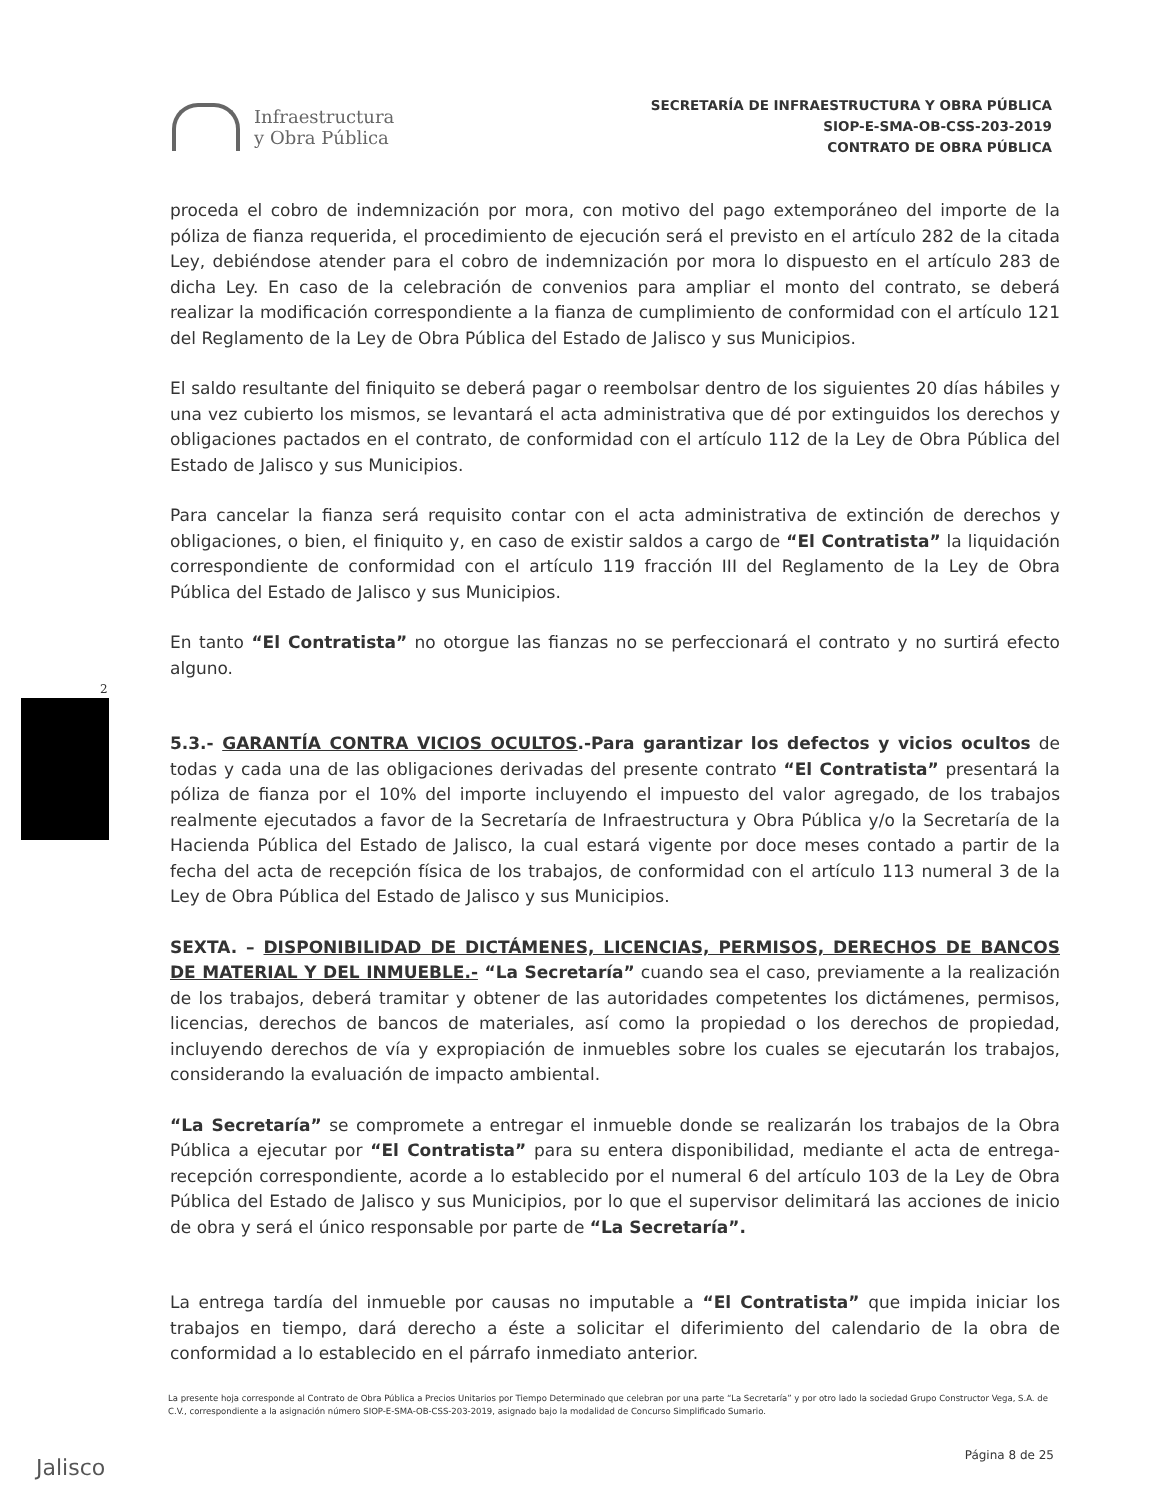Infraestructura
y Obra Pública
SECRETARÍA DE INFRAESTRUCTURA Y OBRA PÚBLICA
SIOP-E-SMA-OB-CSS-203-2019
CONTRATO DE OBRA PÚBLICA
proceda el cobro de indemnización por mora, con motivo del pago extemporáneo del importe de la póliza de fianza requerida, el procedimiento de ejecución será el previsto en el artículo 282 de la citada Ley, debiéndose atender para el cobro de indemnización por mora lo dispuesto en el artículo 283 de dicha Ley. En caso de la celebración de convenios para ampliar el monto del contrato, se deberá realizar la modificación correspondiente a la fianza de cumplimiento de conformidad con el artículo 121 del Reglamento de la Ley de Obra Pública del Estado de Jalisco y sus Municipios.
El saldo resultante del finiquito se deberá pagar o reembolsar dentro de los siguientes 20 días hábiles y una vez cubierto los mismos, se levantará el acta administrativa que dé por extinguidos los derechos y obligaciones pactados en el contrato, de conformidad con el artículo 112 de la Ley de Obra Pública del Estado de Jalisco y sus Municipios.
Para cancelar la fianza será requisito contar con el acta administrativa de extinción de derechos y obligaciones, o bien, el finiquito y, en caso de existir saldos a cargo de “El Contratista” la liquidación correspondiente de conformidad con el artículo 119 fracción III del Reglamento de la Ley de Obra Pública del Estado de Jalisco y sus Municipios.
En tanto “El Contratista” no otorgue las fianzas no se perfeccionará el contrato y no surtirá efecto alguno.
5.3.- GARANTÍA CONTRA VICIOS OCULTOS.-Para garantizar los defectos y vicios ocultos de todas y cada una de las obligaciones derivadas del presente contrato “El Contratista” presentará la póliza de fianza por el 10% del importe incluyendo el impuesto del valor agregado, de los trabajos realmente ejecutados a favor de la Secretaría de Infraestructura y Obra Pública y/o la Secretaría de la Hacienda Pública del Estado de Jalisco, la cual estará vigente por doce meses contado a partir de la fecha del acta de recepción física de los trabajos, de conformidad con el artículo 113 numeral 3 de la Ley de Obra Pública del Estado de Jalisco y sus Municipios.
SEXTA. – DISPONIBILIDAD DE DICTÁMENES, LICENCIAS, PERMISOS, DERECHOS DE BANCOS DE MATERIAL Y DEL INMUEBLE.- “La Secretaría” cuando sea el caso, previamente a la realización de los trabajos, deberá tramitar y obtener de las autoridades competentes los dictámenes, permisos, licencias, derechos de bancos de materiales, así como la propiedad o los derechos de propiedad, incluyendo derechos de vía y expropiación de inmuebles sobre los cuales se ejecutarán los trabajos, considerando la evaluación de impacto ambiental.
“La Secretaría” se compromete a entregar el inmueble donde se realizarán los trabajos de la Obra Pública a ejecutar por “El Contratista” para su entera disponibilidad, mediante el acta de entrega-recepción correspondiente, acorde a lo establecido por el numeral 6 del artículo 103 de la Ley de Obra Pública del Estado de Jalisco y sus Municipios, por lo que el supervisor delimitará las acciones de inicio de obra y será el único responsable por parte de “La Secretaría”.
La entrega tardía del inmueble por causas no imputable a “El Contratista” que impida iniciar los trabajos en tiempo, dará derecho a éste a solicitar el diferimiento del calendario de la obra de conformidad a lo establecido en el párrafo inmediato anterior.
2
La presente hoja corresponde al Contrato de Obra Pública a Precios Unitarios por Tiempo Determinado que celebran por una parte “La Secretaría” y por otro lado la sociedad Grupo Constructor Vega, S.A. de C.V., correspondiente a la asignación número SIOP-E-SMA-OB-CSS-203-2019, asignado bajo la modalidad de Concurso Simplificado Sumario.
Página 8 de 25 Jalisco